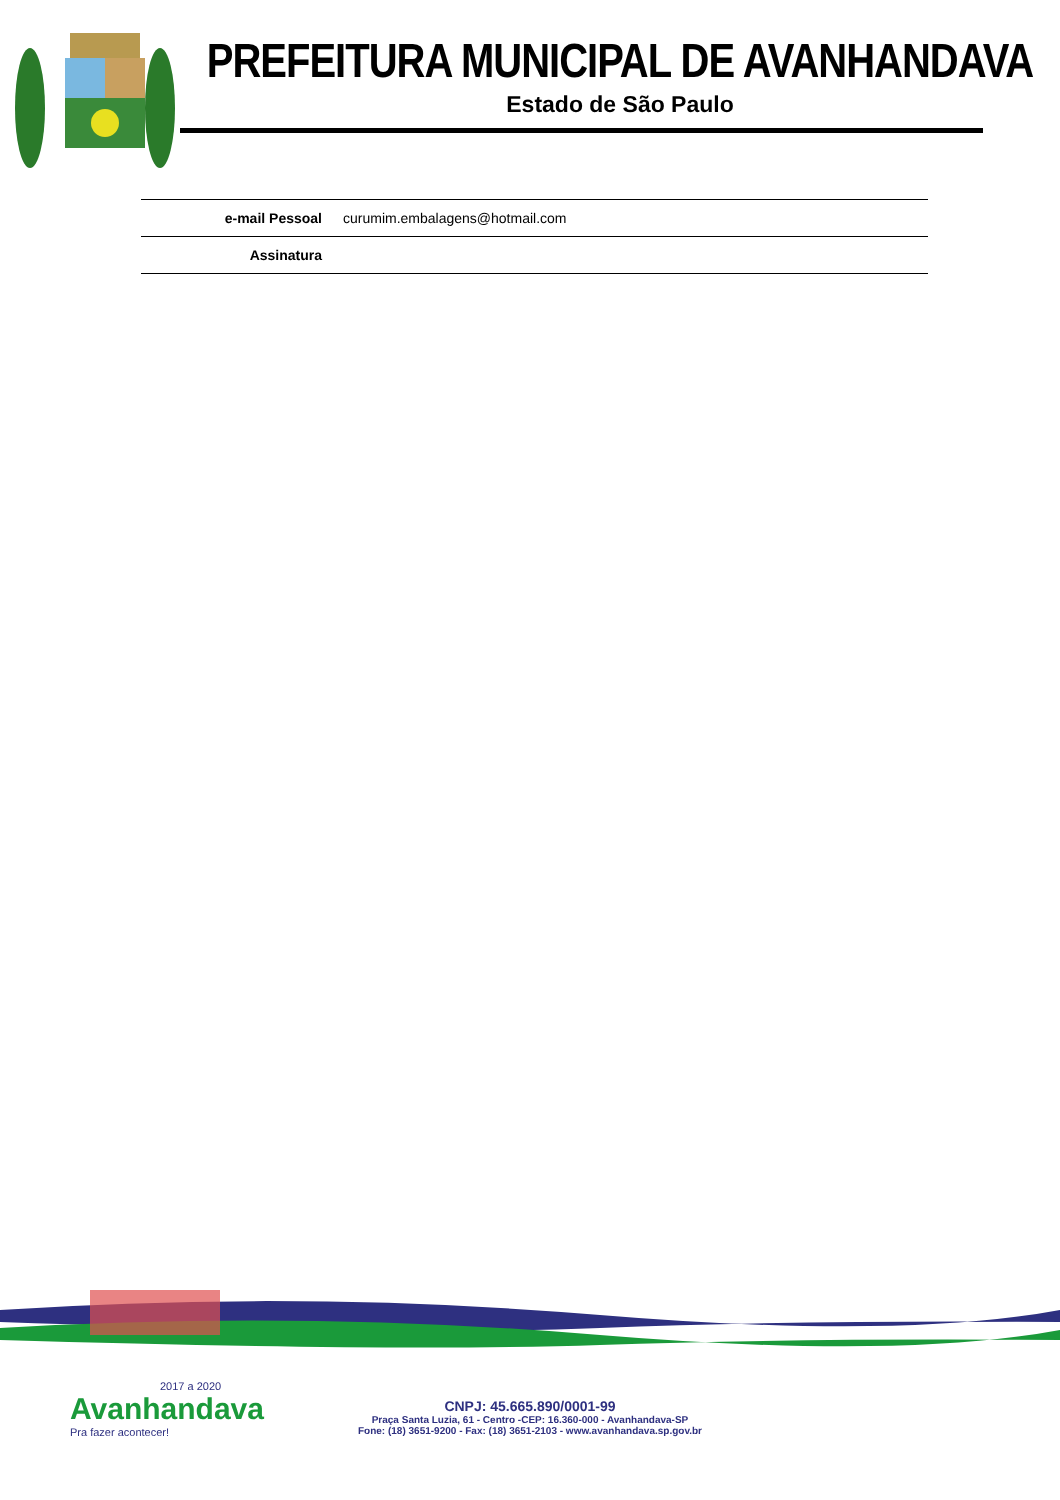PREFEITURA MUNICIPAL DE AVANHANDAVA
Estado de São Paulo
| e-mail Pessoal | curumim.embalagens@hotmail.com |
| Assinatura | |
2017 a 2020
Avanhandava
Pra fazer acontecer!
CNPJ: 45.665.890/0001-99
Praça Santa Luzia, 61 - Centro -CEP: 16.360-000 - Avanhandava-SP
Fone: (18) 3651-9200 - Fax: (18) 3651-2103 - www.avanhandava.sp.gov.br